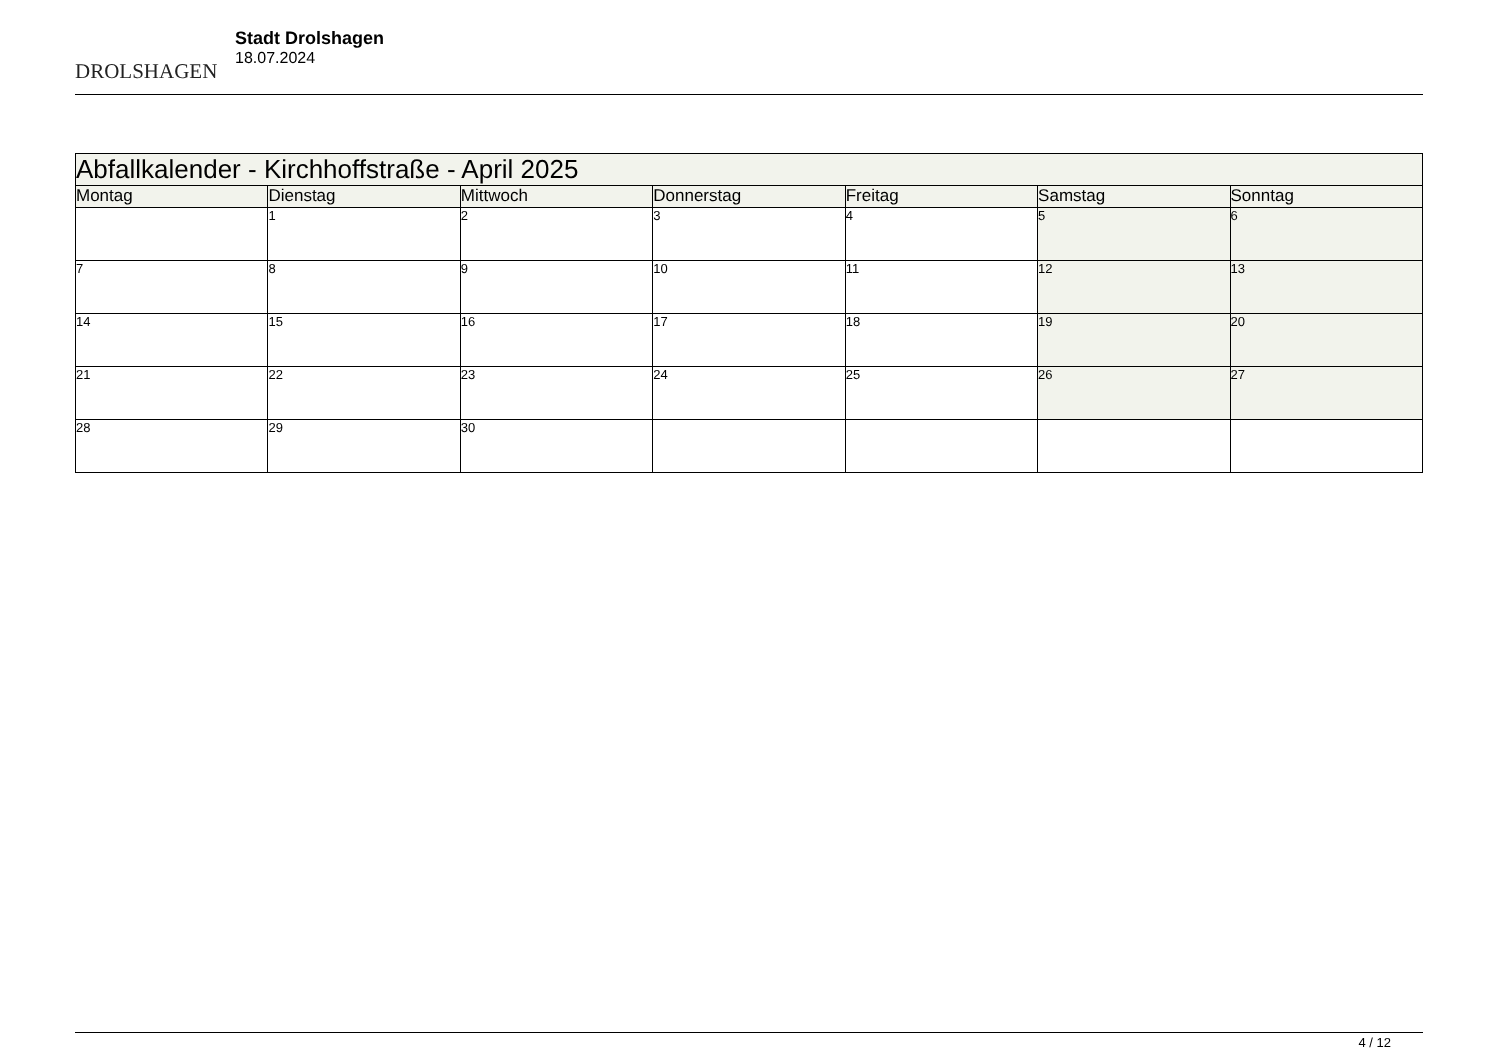DROLSHAGEN
Stadt Drolshagen
18.07.2024
| Abfallkalender - Kirchhoffstraße - April 2025 | | | | | | |
| --- | --- | --- | --- | --- | --- | --- |
| Montag | Dienstag | Mittwoch | Donnerstag | Freitag | Samstag | Sonntag |
| | 1 | 2 | 3 | 4 | 5 | 6 |
| 7 | 8 | 9 | 10 | 11 | 12 | 13 |
| 14 | 15 | 16 | 17 | 18 | 19 | 20 |
| 21 | 22 | 23 | 24 | 25 | 26 | 27 |
| 28 | 29 | 30 | | | | |
4 / 12